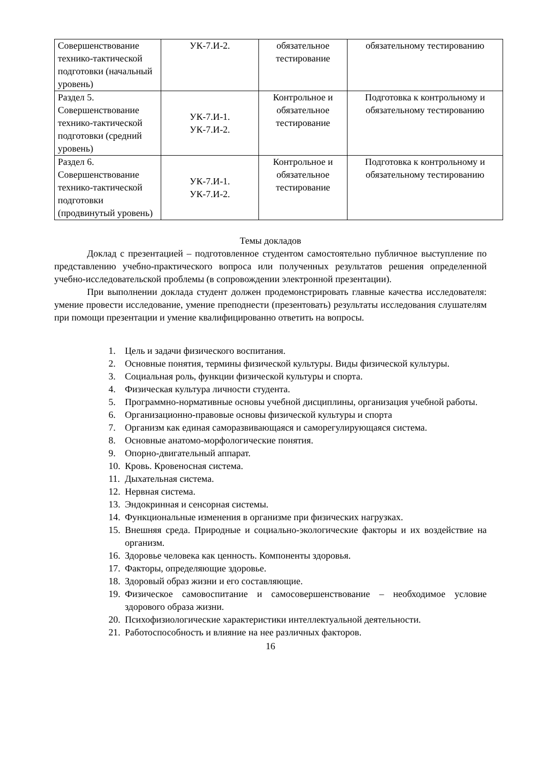| Совершенствование технико-тактической подготовки (начальный уровень) | УК-7.И-2. | обязательное тестирование | обязательному тестированию |
| Раздел 5. Совершенствование технико-тактической подготовки (средний уровень) | УК-7.И-1. УК-7.И-2. | Контрольное и обязательное тестирование | Подготовка к контрольному и обязательному тестированию |
| Раздел 6. Совершенствование технико-тактической подготовки (продвинутый уровень) | УК-7.И-1. УК-7.И-2. | Контрольное и обязательное тестирование | Подготовка к контрольному и обязательному тестированию |
Темы докладов
Доклад с презентацией – подготовленное студентом самостоятельно публичное выступление по представлению учебно-практического вопроса или полученных результатов решения определенной учебно-исследовательской проблемы (в сопровождении электронной презентации).
При выполнении доклада студент должен продемонстрировать главные качества исследователя: умение провести исследование, умение преподнести (презентовать) результаты исследования слушателям при помощи презентации и умение квалифицированно ответить на вопросы.
1. Цель и задачи физического воспитания.
2. Основные понятия, термины физической культуры. Виды физической культуры.
3. Социальная роль, функции физической культуры и спорта.
4. Физическая культура личности студента.
5. Программно-нормативные основы учебной дисциплины, организация учебной работы.
6. Организационно-правовые основы физической культуры и спорта
7. Организм как единая саморазвивающаяся и саморегулирующаяся система.
8. Основные анатомо-морфологические понятия.
9. Опорно-двигательный аппарат.
10. Кровь. Кровеносная система.
11. Дыхательная система.
12. Нервная система.
13. Эндокринная и сенсорная системы.
14. Функциональные изменения в организме при физических нагрузках.
15. Внешняя среда. Природные и социально-экологические факторы и их воздействие на организм.
16. Здоровье человека как ценность. Компоненты здоровья.
17. Факторы, определяющие здоровье.
18. Здоровый образ жизни и его составляющие.
19. Физическое самовоспитание и самосовершенствование – необходимое условие здорового образа жизни.
20. Психофизиологические характеристики интеллектуальной деятельности.
21. Работоспособность и влияние на нее различных факторов.
16